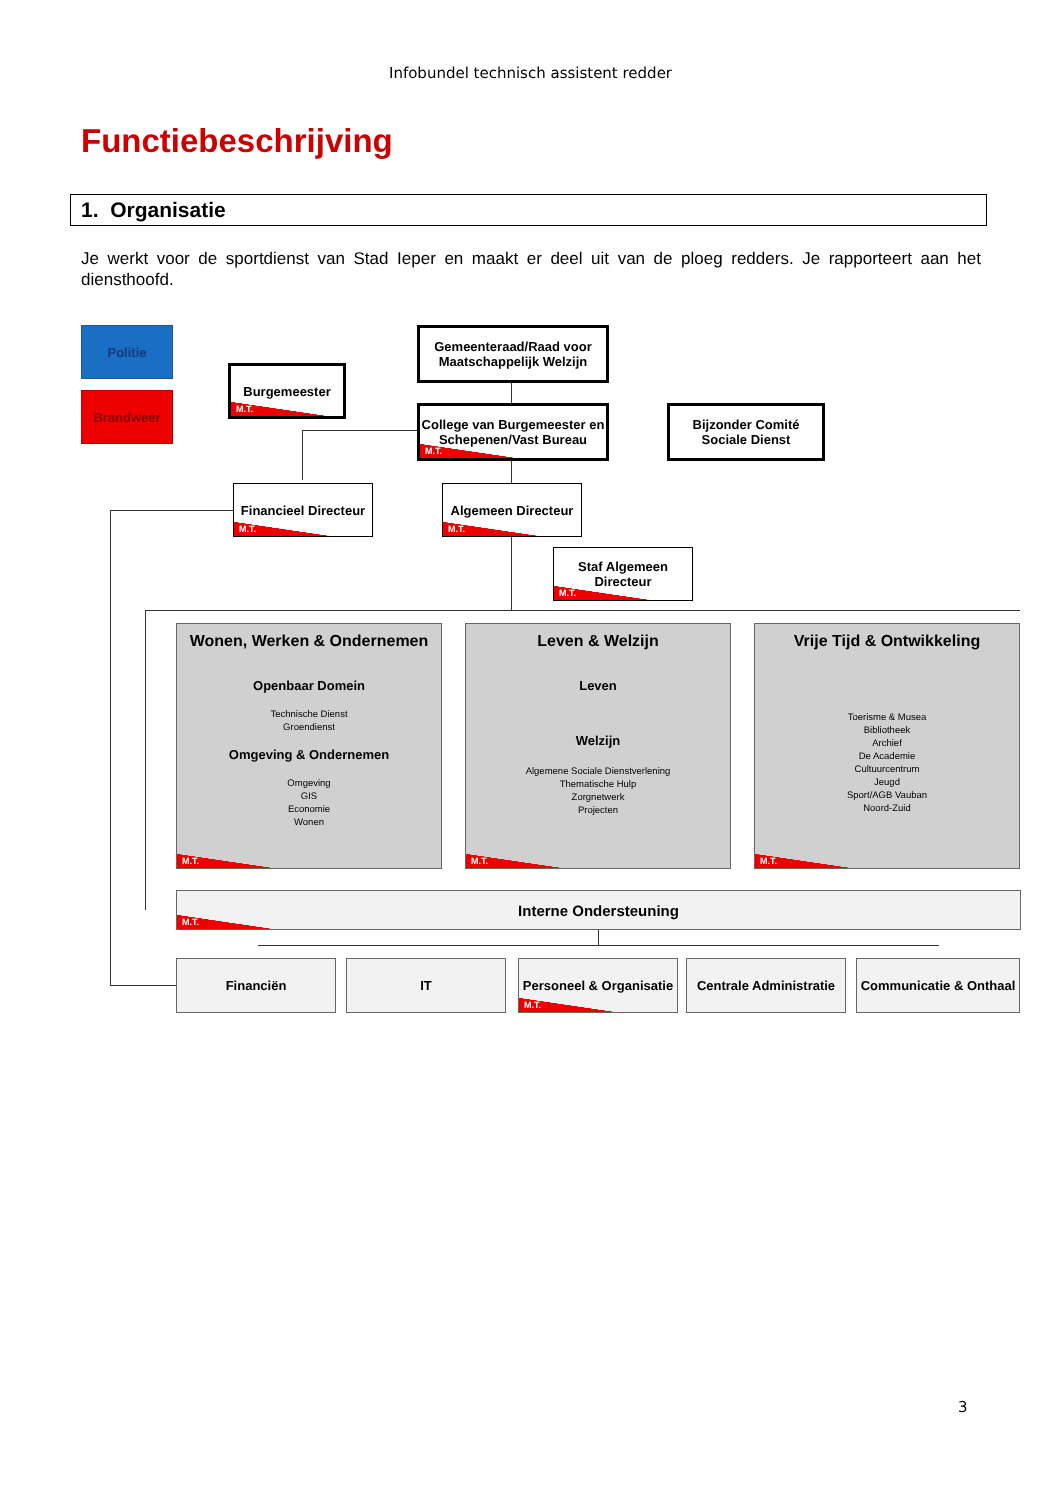Infobundel technisch assistent redder
Functiebeschrijving
1. Organisatie
Je werkt voor de sportdienst van Stad Ieper en maakt er deel uit van de ploeg redders. Je rapporteert aan het diensthoofd.
Politie
Brandweer
Burgemeester
M.T.
Gemeenteraad/Raad voor Maatschappelijk Welzijn
College van Burgemeester en Schepenen/Vast Bureau
M.T.
Bijzonder Comité Sociale Dienst
Financieel Directeur
M.T.
Algemeen Directeur
M.T.
Staf Algemeen Directeur
M.T.
Wonen, Werken & Ondernemen
Openbaar Domein
Technische Dienst
Groendienst
Omgeving & Ondernemen
Omgeving
GIS
Economie
Wonen
M.T.
Leven & Welzijn
Leven
Welzijn
Algemene Sociale Dienstverlening
Thematische Hulp
Zorgnetwerk
Projecten
M.T.
Vrije Tijd & Ontwikkeling
Toerisme & Musea
Bibliotheek
Archief
De Academie
Cultuurcentrum
Jeugd
Sport/AGB Vauban
Noord-Zuid
M.T.
Interne Ondersteuning
M.T.
Financiën IT
Personeel & Organisatie
M.T.
Centrale Administratie
Communicatie & Onthaal
3